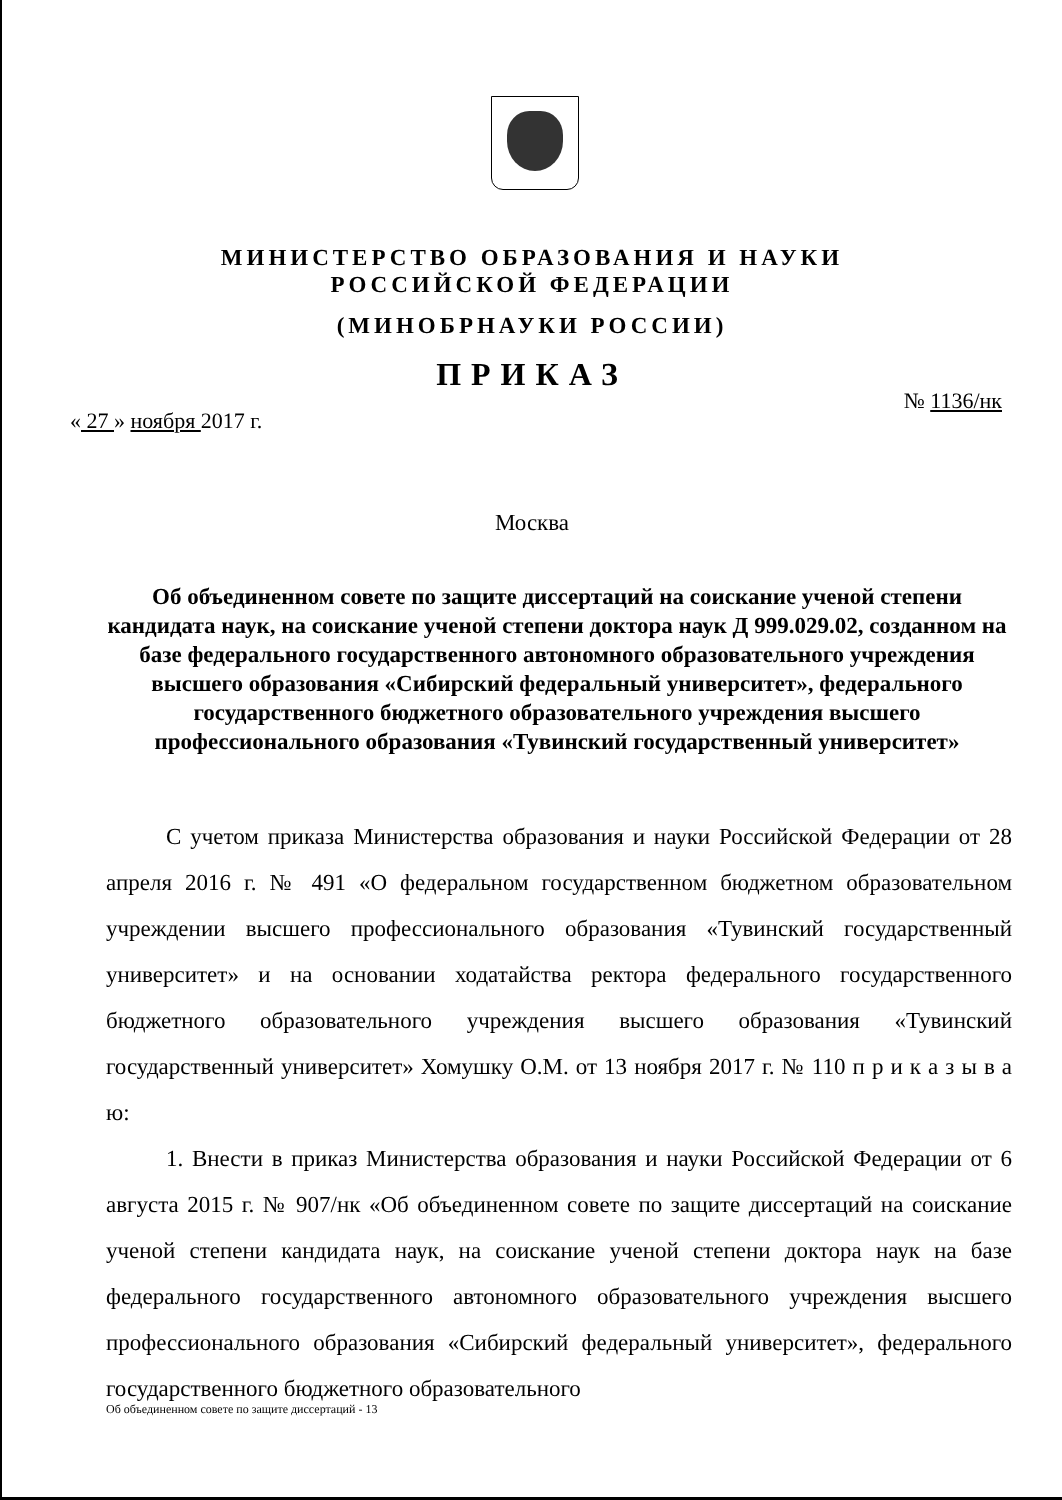МИНИСТЕРСТВО ОБРАЗОВАНИЯ И НАУКИ
РОССИЙСКОЙ ФЕДЕРАЦИИ
(МИНОБРНАУКИ РОССИИ)
ПРИКАЗ
« 27 » ноября 2017 г. № 1136/нк
Москва
Об объединенном совете по защите диссертаций на соискание ученой степени кандидата наук, на соискание ученой степени доктора наук Д 999.029.02, созданном на базе федерального государственного автономного образовательного учреждения высшего образования «Сибирский федеральный университет», федерального государственного бюджетного образовательного учреждения высшего профессионального образования «Тувинский государственный университет»
С учетом приказа Министерства образования и науки Российской Федерации от 28 апреля 2016 г. № 491 «О федеральном государственном бюджетном образовательном учреждении высшего профессионального образования «Тувинский государственный университет» и на основании ходатайства ректора федерального государственного бюджетного образовательного учреждения высшего образования «Тувинский государственный университет» Хомушку О.М. от 13 ноября 2017 г. № 110 п р и к а з ы в а ю:
1. Внести в приказ Министерства образования и науки Российской Федерации от 6 августа 2015 г. № 907/нк «Об объединенном совете по защите диссертаций на соискание ученой степени кандидата наук, на соискание ученой степени доктора наук на базе федерального государственного автономного образовательного учреждения высшего профессионального образования «Сибирский федеральный университет», федерального государственного бюджетного образовательного
Об объединенном совете по защите диссертаций - 13